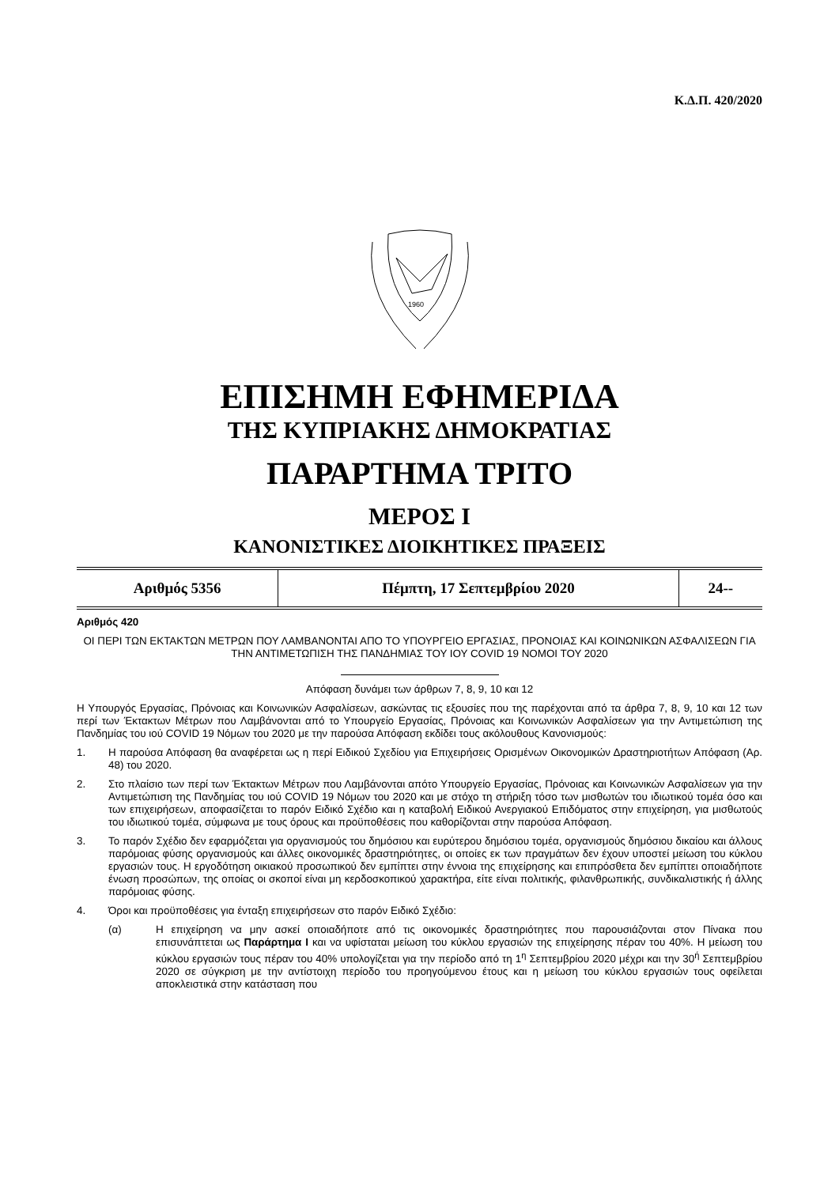Κ.Δ.Π. 420/2020
1960
ΕΠΙΣΗΜΗ ΕΦΗΜΕΡΙΔΑ
ΤΗΣ ΚΥΠΡΙΑΚΗΣ ΔΗΜΟΚΡΑΤΙΑΣ
ΠΑΡΑΡΤΗΜΑ ΤΡΙΤΟ
ΜΕΡΟΣ Ι
ΚΑΝΟΝΙΣΤΙΚΕΣ ΔΙΟΙΚΗΤΙΚΕΣ ΠΡΑΞΕΙΣ
| Αριθμός 5356 | Πέμπτη, 17 Σεπτεμβρίου 2020 | 24-- |
Αριθμός 420
ΟΙ ΠΕΡΙ ΤΩΝ ΕΚΤΑΚΤΩΝ ΜΕΤΡΩΝ ΠΟΥ ΛΑΜΒΑΝΟΝΤΑΙ ΑΠΟ ΤΟ ΥΠΟΥΡΓΕΙΟ ΕΡΓΑΣΙΑΣ, ΠΡΟΝΟΙΑΣ ΚΑΙ ΚΟΙΝΩΝΙΚΩΝ ΑΣΦΑΛΙΣΕΩΝ ΓΙΑ ΤΗΝ ΑΝΤΙΜΕΤΩΠΙΣΗ ΤΗΣ ΠΑΝΔΗΜΙΑΣ ΤΟΥ ΙΟΥ COVID 19 ΝΟΜΟΙ ΤΟΥ 2020
Απόφαση δυνάμει των άρθρων 7, 8, 9, 10 και 12
Η Υπουργός Εργασίας, Πρόνοιας και Κοινωνικών Ασφαλίσεων, ασκώντας τις εξουσίες που της παρέχονται από τα άρθρα 7, 8, 9, 10 και 12 των περί των Έκτακτων Μέτρων που Λαμβάνονται από το Υπουργείο Εργασίας, Πρόνοιας και Κοινωνικών Ασφαλίσεων για την Αντιμετώπιση της Πανδημίας του ιού COVID 19 Νόμων του 2020 με την παρούσα Απόφαση εκδίδει τους ακόλουθους Κανονισμούς:
1. Η παρούσα Απόφαση θα αναφέρεται ως η περί Ειδικού Σχεδίου για Επιχειρήσεις Ορισμένων Οικονομικών Δραστηριοτήτων Απόφαση (Αρ. 48) του 2020.
2. Στο πλαίσιο των περί των Έκτακτων Μέτρων που Λαμβάνονται απότο Υπουργείο Εργασίας, Πρόνοιας και Κοινωνικών Ασφαλίσεων για την Αντιμετώπιση της Πανδημίας του ιού COVID 19 Νόμων του 2020 και με στόχο τη στήριξη τόσο των μισθωτών του ιδιωτικού τομέα όσο και των επιχειρήσεων, αποφασίζεται το παρόν Ειδικό Σχέδιο και η καταβολή Ειδικού Ανεργιακού Επιδόματος στην επιχείρηση, για μισθωτούς του ιδιωτικού τομέα, σύμφωνα με τους όρους και προϋποθέσεις που καθορίζονται στην παρούσα Απόφαση.
3. Το παρόν Σχέδιο δεν εφαρμόζεται για οργανισμούς του δημόσιου και ευρύτερου δημόσιου τομέα, οργανισμούς δημόσιου δικαίου και άλλους παρόμοιας φύσης οργανισμούς και άλλες οικονομικές δραστηριότητες, οι οποίες εκ των πραγμάτων δεν έχουν υποστεί μείωση του κύκλου εργασιών τους. Η εργοδότηση οικιακού προσωπικού δεν εμπίπτει στην έννοια της επιχείρησης και επιπρόσθετα δεν εμπίπτει οποιαδήποτε ένωση προσώπων, της οποίας οι σκοποί είναι μη κερδοσκοπικού χαρακτήρα, είτε είναι πολιτικής, φιλανθρωπικής, συνδικαλιστικής ή άλλης παρόμοιας φύσης.
4. Όροι και προϋποθέσεις για ένταξη επιχειρήσεων στο παρόν Ειδικό Σχέδιο:
(α) Η επιχείρηση να μην ασκεί οποιαδήποτε από τις οικονομικές δραστηριότητες που παρουσιάζονται στον Πίνακα που επισυνάπτεται ως Παράρτημα Ι και να υφίσταται μείωση του κύκλου εργασιών της επιχείρησης πέραν του 40%. Η μείωση του κύκλου εργασιών τους πέραν του 40% υπολογίζεται για την περίοδο από τη 1<sup>η</sup> Σεπτεμβρίου 2020 μέχρι και την 30<sup>ή</sup> Σεπτεμβρίου 2020 σε σύγκριση με την αντίστοιχη περίοδο του προηγούμενου έτους και η μείωση του κύκλου εργασιών τους οφείλεται αποκλειστικά στην κατάσταση που